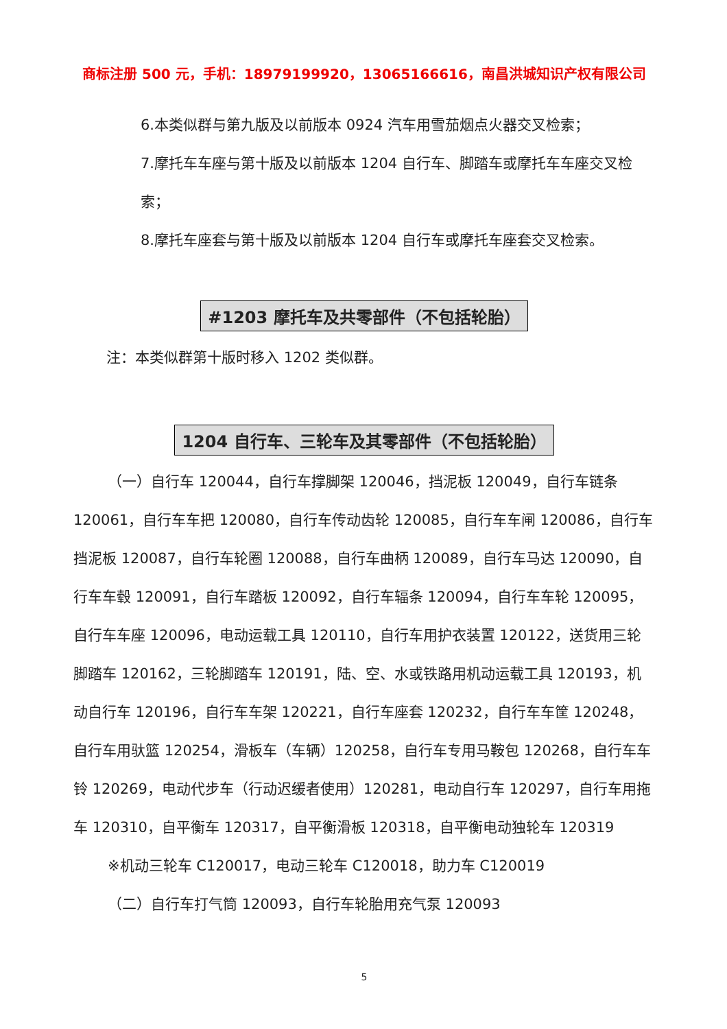商标注册 500 元，手机：18979199920，13065166616，南昌洪城知识产权有限公司
6.本类似群与第九版及以前版本 0924 汽车用雪茄烟点火器交叉检索；
7.摩托车车座与第十版及以前版本 1204 自行车、脚踏车或摩托车车座交叉检索；
8.摩托车座套与第十版及以前版本 1204 自行车或摩托车座套交叉检索。
#1203 摩托车及共零部件（不包括轮胎）
注：本类似群第十版时移入 1202 类似群。
1204 自行车、三轮车及其零部件（不包括轮胎）
（一）自行车 120044，自行车撑脚架 120046，挡泥板 120049，自行车链条 120061，自行车车把 120080，自行车传动齿轮 120085，自行车车闸 120086，自行车挡泥板 120087，自行车轮圈 120088，自行车曲柄 120089，自行车马达 120090，自行车车毂 120091，自行车踏板 120092，自行车辐条 120094，自行车车轮 120095，自行车车座 120096，电动运载工具 120110，自行车用护衣装置 120122，送货用三轮脚踏车 120162，三轮脚踏车 120191，陆、空、水或铁路用机动运载工具 120193，机动自行车 120196，自行车车架 120221，自行车座套 120232，自行车车筐 120248，自行车用驮篮 120254，滑板车（车辆）120258，自行车专用马鞍包 120268，自行车车铃 120269，电动代步车（行动迟缓者使用）120281，电动自行车 120297，自行车用拖车 120310，自平衡车 120317，自平衡滑板 120318，自平衡电动独轮车 120319
※机动三轮车 C120017，电动三轮车 C120018，助力车 C120019
（二）自行车打气筒 120093，自行车轮胎用充气泵 120093
5